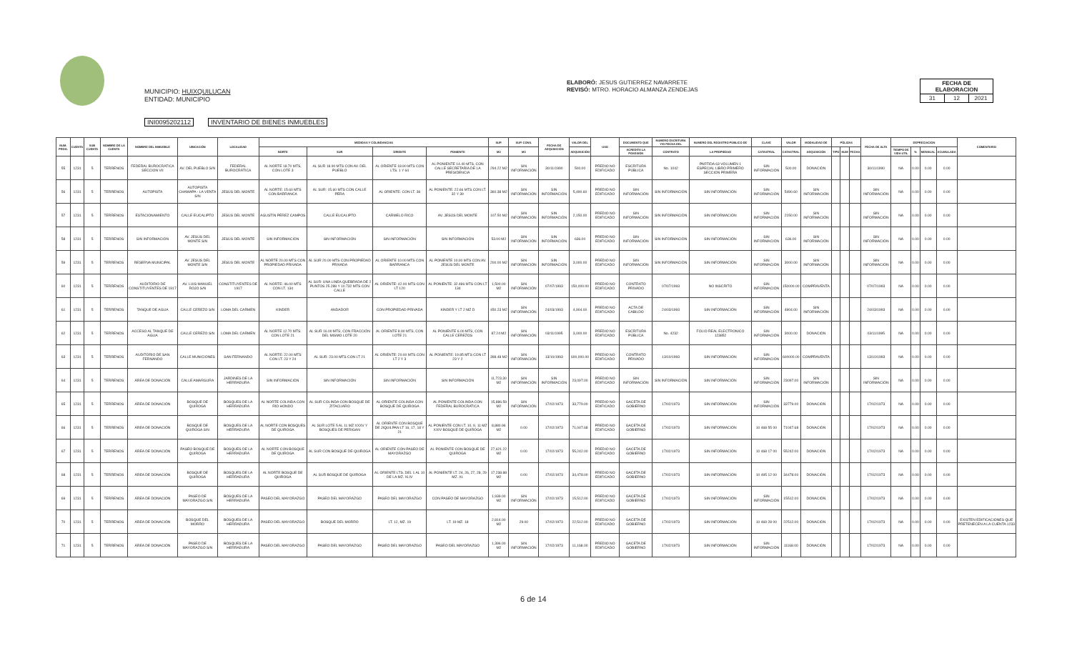MUNICIPIO: HUIXQUILUCAN
ENTIDAD: MUNICIPIO
ELABORÓ: JESUS GUTIERREZ NAVARRETE
REVISÓ: MTRO. HORACIO ALMANZA ZENDEJAS
| FECHA DE ELABORACION | | |
| 31 | 12 | 2021 |
INI0095202112 INVENTARIO DE BIENES INMUEBLES
| NUM. PROG. | CUENTA | SUB CUENTA | NOMBRE DE LA CUENTA | NOMBRE DEL INMUEBLE | UBICACIÓN | LOCALIDAD | MEDIDAS Y COLINDANCIAS | | | | SUP. | SUP. CONS. | FECHA DE ADQUISICIÓN | VALOR DEL | USO | DOCUMENTO QUE | NUMERO ESCRITURA Y/O FECHA DEL | NUMERO DEL REGISTRO PÚBLICO DE | CLAVE | VALOR | MODALIDAD DE | PÓLIZAS | | | FECHA DE ALTA | DEPRECIACION | | | | COMENTARIO |
| --- | --- | --- | --- | --- | --- | --- | --- | --- | --- | --- | --- | --- | --- | --- | --- | --- | --- | --- | --- | --- | --- | --- | --- | --- | --- | --- | --- | --- | --- | --- |
| | | | | | | | NORTE | SUR | ORIENTE | PONIENTE | M2 | M2 | | ADQUISICIÓN | | ACREDITA LA POSESIÓN | CONTRATO | LA PROPIEDAD | CATASTRAL | CATASTRAL | ADQUISICIÓN | TIPO | NUM | FECHA | | TIEMPO DE VIDA UTIL | % | MENSUAL | ACUMULADA | |
| 55 | 1231 | 5 | TERRENOS | FEDERAL BUROCRATICA SECCION VII | AV. DEL PUEBLO S/N | FEDERAL BUROCRÁTICA | AL NORTE 18.70 MTS, CON LOTE 3 | AL SUR 18.90 MTS CON AV. DEL PUEBLO | AL ORIENTE 18.90 MTS CON LTS. 1 Y 64 | AL PONIENTE 14.40 MTS, CON CALLE SECRETARÍA DE LA PRESIDENCIA | 294.22 M2 | SIN INFORMACIÓN | 30/11/1990 | 500.00 | PREDIO NO EDIFICADO | ESCRITURA PÚBLICA | No. 1042 | PARTIDA 63 VOLUMEN 1 ESPECIAL LIBRO PRIMERO SECCION PRIMERA | SIN INFORMACIÓN | 500.00 | DONACIÓN | | | | 30/11/1990 | NA | 0.00 | 0.00 | 0.00 | |
| 56 | 1231 | 5 | TERRENOS | AUTOPISTA | AUTOPISTA CHAMAPA - LA VENTA S/N | JESÚS DEL MONTE | AL NORTE: 15.60 MTS CON BARRANCA | AL SUR: 15.60 MTS CON CALLE PERA | AL ORIENTE: CON LT. 36 | AL PONIENTE: 22.66 MTS CON LT. 32 Y 39 | 360.38 M2 | SIN INFORMACIÓN | SIN INFORMACIÓN | 5,490.60 | PREDIO NO EDIFICADO | SIN INFORMACIÓN | SIN INFORMACIÓN | SIN INFORMACIÓN | SIN INFORMACIÓN | 5490.60 | SIN INFORMACIÓN | | | | SIN INFORMACIÓN | NA | 0.00 | 0.00 | 0.00 | |
| 57 | 1231 | 5 | TERRENOS | ESTACIONAMIENTO | CALLE EUCALIPTO | JESÚS DEL MONTE | AGUSTÍN PÉREZ CAMPOS | CALLE EUCALIPTO | CARMELO RICO | AV. JESÚS DEL MONTE | 107.50 M2 | SIN INFORMACIÓN | SIN INFORMACIÓN | 2,150.00 | PREDIO NO EDIFICADO | SIN INFORMACIÓN | SIN INFORMACIÓN | SIN INFORMACIÓN | SIN INFORMACIÓN | 2150.00 | SIN INFORMACIÓN | | | | SIN INFORMACIÓN | NA | 0.00 | 0.00 | 0.00 | |
| 58 | 1231 | 5 | TERRENOS | SIN INFORMACIÓN | AV. JESÚS DEL MONTE S/N | JESÚS DEL MONTE | SIN INFORMACIÓN | SIN INFORMACIÓN | SIN INFORMACIÓN | SIN INFORMACIÓN | 53.00 M2 | SIN INFORMACIÓN | SIN INFORMACIÓN | 636.00 | PREDIO NO EDIFICADO | SIN INFORMACIÓN | SIN INFORMACIÓN | SIN INFORMACIÓN | SIN INFORMACIÓN | 636.00 | SIN INFORMACIÓN | | | | SIN INFORMACIÓN | NA | 0.00 | 0.00 | 0.00 | |
| 59 | 1231 | 5 | TERRENOS | RESERVA MUNICIPAL | AV. JESÚS DEL MONTE S/N | JESÚS DEL MONTE | AL NORTE 20.00 MTS CON PROPIEDAD PRIVADA | AL SUR 20.00 MTS CON PROPIEDAD PRIVADA | AL ORIENTE 10.00 MTS CON BARRANCA | AL PONIENTE 10.00 MTS CON AV. JESÚS DEL MONTE | 200.00 M2 | SIN INFORMACIÓN | SIN INFORMACIÓN | 3,000.00 | PREDIO NO EDIFICADO | SIN INFORMACIÓN | SIN INFORMACIÓN | SIN INFORMACIÓN | SIN INFORMACIÓN | 3000.00 | SIN INFORMACIÓN | | | | SIN INFORMACIÓN | NA | 0.00 | 0.00 | 0.00 | |
| 60 | 1231 | 5 | TERRENOS | AUDITORIO DE CONSTITUYENTES DE 1917 | AV. LUIS MANUEL ROJO S/N | CONSTITUYENTES DE 1917 | AL NORTE: 46.00 MTS CON LT. 134 | AL SUR: UNA LINEA QUEBRADA DE 2 PUNTOS 25.288 Y 10.732 MTS CON CALLE | AL ORIENTE: 42.00 MTS CON LT 120 | AL PONIENTE: 32.486 MTS CON LT 134 | 1,500.00 M2 | SIN INFORMACIÓN | 07/07/1993 | 150,000.00 | PREDIO NO EDIFICADO | CONTRATO PRIVADO | 07/07/1993 | NO INSCRITO | SIN INFORMACIÓN | 150000.00 | COMPRAVENTA | | | | 07/07/1993 | NA | 0.00 | 0.00 | 0.00 | |
| 61 | 1231 | 5 | TERRENOS | TANQUE DE AGUA | CALLE CEREZO S/N | LOMA DEL CARMEN | KINDER | ANDADOR | CON PROPIEDAD PRIVADA | KINDER Y LT 2 MZ D | 450.23 M2 | SIN INFORMACIÓN | 24/03/1993 | 4,904.00 | PREDIO NO EDIFICADO | ACTA DE CABILDO | 24/03/1993 | SIN INFORMACIÓN | SIN INFORMACIÓN | 4904.00 | SIN INFORMACIÓN | | | | 24/03/1993 | NA | 0.00 | 0.00 | 0.00 | |
| 62 | 1231 | 5 | TERRENOS | ACCESO AL TANQUE DE AGUA | CALLE CEREZO S/N | LOMA DEL CARMEN | AL NORTE 12.70 MTS. CON LOTE 21 | AL SUR 16.00 MTS, CON FRACCIÓN DEL MISMO LOTE 20 | AL ORIENTE 8.90 MTS, CON LOTE 21 | AL PONIENTE 6.00 MTS, CON CALLE CEREZOS | 87.24 M2 | SIN INFORMACIÓN | 03/11/1995 | 3,000.00 | PREDIO NO EDIFICADO | ESCRITURA PÚBLICA | No. 4232 | FOLIO REAL ELECTRONICO 123852 | SIN INFORMACIÓN | 3000.00 | DONACIÓN | | | | 03/11/1995 | NA | 0.00 | 0.00 | 0.00 | |
| 63 | 1231 | 5 | TERRENOS | AUDITORIO DE SAN FERNANDO | CALLE MUNICIONES | SAN FERNANDO | AL NORTE: 22.00 MTS CON LT. 23 Y 24 | AL SUR: 23.00 MTS CON LT 21 | AL ORIENTE: 20.00 MTS CON LT 2 Y 3 | AL PONIENTE: 19.85 MTS CON LT 23 Y 2 | 398.48 M2 | SIN INFORMACIÓN | 13/10/1993 | 600,000.00 | PREDIO NO EDIFICADO | CONTRATO PRIVADO | 13/10/1993 | SIN INFORMACIÓN | SIN INFORMACIÓN | 600000.00 | COMPRAVENTA | | | | 13/10/1993 | NA | 0.00 | 0.00 | 0.00 | |
| 64 | 1231 | 5 | TERRENOS | ÁREA DE DONACIÓN | CALLE AMARGURA | JARDINES DE LA HERRADURA | SIN INFORMACIÓN | SIN INFORMACIÓN | SIN INFORMACIÓN | SIN INFORMACIÓN | 11,723.30 M2 | SIN INFORMACIÓN | SIN INFORMACIÓN | 23,097.00 | PREDIO NO EDIFICADO | SIN INFORMACIÓN | SIN INFORMACIÓN | SIN INFORMACIÓN | SIN INFORMACIÓN | 23097.00 | SIN INFORMACIÓN | | | | SIN INFORMACIÓN | NA | 0.00 | 0.00 | 0.00 | |
| 65 | 1231 | 5 | TERRENOS | ÁREA DE DONACIÓN | BOSQUE DE QUIROGA | BOSQUES DE LA HERRADURA | AL NORTE COLINDA CON RÍO HONDO | AL SUR COLINDA CON BOSQUE DE ZITACUARO | AL ORIENTE COLINDA CON BOSQUE DE QUIROGA | AL PONIENTE COLINDA CON FEDERAL BUROCRATICA | 15,886.59 M2 | SIN INFORMACIÓN | 17/02/1973 | 33,779.00 | PREDIO NO EDIFICADO | GACETA DE GOBIERNO | 17/02/1973 | SIN INFORMACIÓN | SIN INFORMACIÓN | 33779.00 | DONACIÓN | | | | 17/02/1973 | NA | 0.00 | 0.00 | 0.00 | |
| 66 | 1231 | 5 | TERRENOS | ÁREA DE DONACIÓN | BOSQUE DE QUIROGA S/N | BOSQUES DE LA HERRADURA | AL NORTE CON BOSQUES DE QUIROGA | AL SUR LOTE 5 AL 11 MZ XXXV Y BOSQUES DE PERIGAN | AL ORIENTE CON BOSQUE DE JIQUILPAN LT 16, 17, 18 Y 21 | AL PONIENTE CON LT. 10, 9, 11 MZ XXIV BOSQUE DE QUIROGA | 8,880.96 M2 | 0.00 | 17/02/1973 | 71,047.68 | PREDIO NO EDIFICADO | GACETA DE GOBIERNO | 17/02/1973 | SIN INFORMACIÓN | 10 468 55 00 | 71047.68 | DONACIÓN | | | | 17/02/1973 | NA | 0.00 | 0.00 | 0.00 | |
| 67 | 1231 | 5 | TERRENOS | ÁREA DE DONACIÓN | PASEO BOSQUE DE QUIROGA | BOSQUES DE LA HERRADURA | AL NORTE CON BOSQUE DE QUIROGA | AL SUR CON BOSQUE DE QUIROGA | AL ORIENTE CON PASEO DE MAYORAZGO | AL PONIENTE CON BOSQUE DE QUIROGA | 27,621.22 M2 | 0.00 | 17/02/1973 | 55,242.00 | PREDIO NO EDIFICADO | GACETA DE GOBIERNO | 17/02/1973 | SIN INFORMACIÓN | 10 468 17 00 | 55242.00 | DONACIÓN | | | | 17/02/1973 | NA | 0.00 | 0.00 | 0.00 | |
| 68 | 1231 | 5 | TERRENOS | ÁREA DE DONACIÓN | BOSQUE DE QUIROGA | BOSQUES DE LA HERRADURA | AL NORTE BOSQUE DE QUIROGA | AL SUR BOSQUE DE QUIROGA | AL ORIENTE LTS. DEL 1 AL 10 DE LA MZ. XLIV | AL PONIENTE LT. 24, 26, 27, 28, 29 MZ. XL | 17,238.88 M2 | 0.00 | 17/02/1973 | 34,478.00 | PREDIO NO EDIFICADO | GACETA DE GOBIERNO | 17/02/1973 | SIN INFORMACIÓN | 10 495 12 00 | 34478.00 | DONACIÓN | | | | 17/02/1973 | NA | 0.00 | 0.00 | 0.00 | |
| 69 | 1231 | 5 | TERRENOS | ÁREA DE DONACIÓN | PASEO DE MAYORAZGO S/N | BOSQUES DE LA HERRADURA | PASEO DEL MAYORAZGO | PASEO DEL MAYORAZGO | PASEO DEL MAYORAZGO | CON PASEO DE MAYORAZGO | 1,939.00 M2 | SIN INFORMACIÓN | 17/02/1973 | 15,512.00 | PREDIO NO EDIFICADO | GACETA DE GOBIERNO | 17/02/1973 | SIN INFORMACIÓN | SIN INFORMACIÓN | 15512.00 | DONACIÓN | | | | 17/02/1973 | NA | 0.00 | 0.00 | 0.00 | |
| 70 | 1231 | 5 | TERRENOS | ÁREA DE DONACIÓN | BOSQUE DEL MORRO | BOSQUES DE LA HERRADURA | PASEO DEL MAYORAZGO | BOSQUE DEL MORRO | LT. 12, MZ. 19 | LT. 19 MZ. 18 | 2,814.00 M2 | 29.00 | 17/02/1973 | 22,512.00 | PREDIO NO EDIFICADO | GACETA DE GOBIERNO | 17/02/1973 | SIN INFORMACIÓN | 10 469 28 00 | 22512.00 | DONACIÓN | | | | 17/02/1973 | NA | 0.00 | 0.00 | 0.00 | EXISTEN EDIFICACIONES QUE PRETENECEN A LA CUENTA 1233 |
| 71 | 1231 | 5 | TERRENOS | ÁREA DE DONACIÓN | PASEO DE MAYORAZGO S/N | BOSQUES DE LA HERRADURA | PASEO DEL MAYORAZGO | PASEO DEL MAYORAZGO | PASEO DEL MAYORAZGO | PASEO DEL MAYORAZGO | 1,396.00 M2 | SIN INFORMACIÓN | 17/02/1973 | 11,168.00 | PREDIO NO EDIFICADO | GACETA DE GOBIERNO | 17/02/1973 | SIN INFORMACIÓN | SIN INFORMACIÓN | 11168.00 | DONACIÓN | | | | 17/02/1973 | NA | 0.00 | 0.00 | 0.00 | |
6 de 14